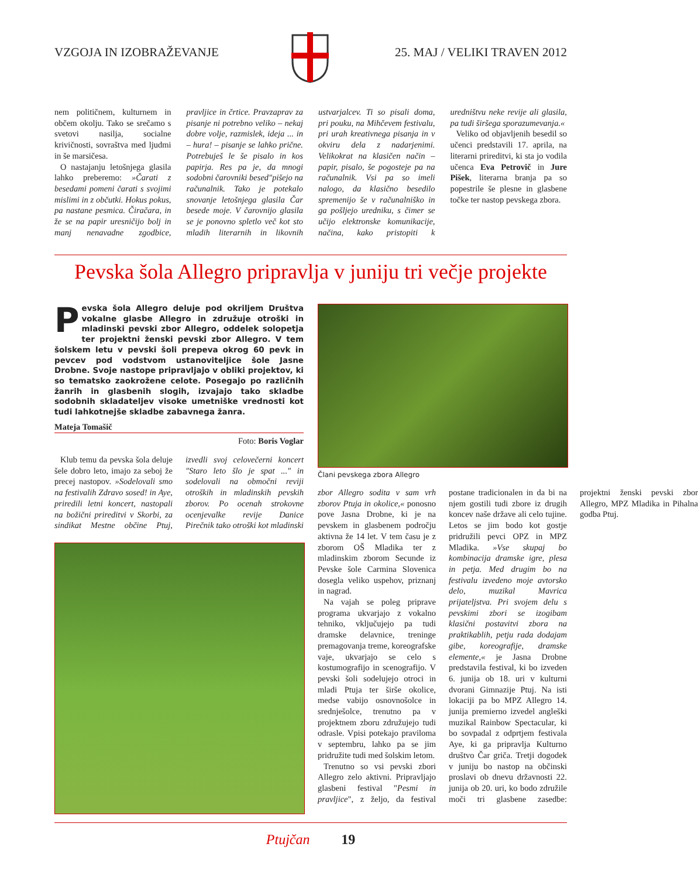VZGOJA IN IZOBRAŽEVANJE 25. MAJ / VELIKI TRAVEN 2012
nem političnem, kulturnem in občem okolju. Tako se srečamo s svetovi nasilja, socialne krivičnosti, sovraštva med ljudmi in še marsičesa.
O nastajanju letošnjega glasila lahko preberemo: »Čarati z besedami pomeni čarati s svojimi mislimi in z občutki. Hokus pokus, pa nastane pesmica. Čiračara, in že se na papir uresničijo bolj in manj nenavadne zgodbice, pravljice in črtice. Pravzaprav za pisanje ni potrebno veliko – nekaj dobre volje, razmislek, ideja ... in – hura! – pisanje se lahko prične. Potrebuješ le še pisalo in kos papirja. Res pa je, da mnogi sodobni čarovniki besed"pišejo na računalnik. Tako je potekalo snovanje letošnjega glasila Čar besede moje. V čarovnijo glasila se je ponovno spletlo več kot sto mladih literarnih in likovnih ustvarjalcev. Ti so pisali doma, pri pouku, na Mihčevem festivalu, pri urah kreativnega pisanja in v okviru dela z nadarjenimi. Velikokrat na klasičen način – papir, pisalo, še pogosteje pa na računalnik. Vsi pa so imeli nalogo, da klasično besedilo spremenijo še v računalniško in ga pošljejo uredniku, s čimer se učijo elektronske komunikacije, načina, kako pristopiti k uredništvu neke revije ali glasila, pa tudi širšega sporazumevanja.«
Veliko od objavljenih besedil so učenci predstavili 17. aprila, na literarni prireditvi, ki sta jo vodila učenca Eva Petrovič in Jure Pišek, literarna branja pa so popestrile še plesne in glasbene točke ter nastop pevskega zbora.
Pevska šola Allegro pripravlja v juniju tri večje projekte
Pevska šola Allegro deluje pod okriljem Društva vokalne glasbe Allegro in združuje otroški in mladinski pevski zbor Allegro, oddelek solopetja ter projektni ženski pevski zbor Allegro. V tem šolskem letu v pevski šoli prepeva okrog 60 pevk in pevcev pod vodstvom ustanoviteljice šole Jasne Drobne. Svoje nastope pripravljajo v obliki projektov, ki so tematsko zaokrožene celote. Posegajo po različnih žanrih in glasbenih slogih, izvajajo tako skladbe sodobnih skladateljev visoke umetniške vrednosti kot tudi lahkotnejše skladbe zabavnega žanra.
Mateja Tomašič
Foto: Boris Voglar
Klub temu da pevska šola deluje šele dobro leto, imajo za seboj že precej nastopov. »Sodelovali smo na festivalih Zdravo sosed! in Aye, priredili letni koncert, nastopali na božični prireditvi v Skorbi, za sindikat Mestne občine Ptuj, izvedli svoj celovečerni koncert "Staro leto šlo je spat ..." in sodelovali na območni reviji otroških in mladinskih pevskih zborov. Po ocenah strokovne ocenjevalke revije Danice Pirečnik tako otroški kot mladinski
Člani pevskega zbora Allegro
zbor Allegro sodita v sam vrh zborov Ptuja in okolice,« ponosno pove Jasna Drobne, ki je na pevskem in glasbenem področju aktivna že 14 let. V tem času je z zborom OŠ Mladika ter z mladinskim zborom Secunde iz Pevske šole Carmina Slovenica dosegla veliko uspehov, priznanj in nagrad.
Na vajah se poleg priprave programa ukvarjajo z vokalno tehniko, vključujejo pa tudi dramske delavnice, treninge premagovanja treme, koreografske vaje, ukvarjajo se celo s kostumografijo in scenografijo. V pevski šoli sodelujejo otroci in mladi Ptuja ter širše okolice, medse vabijo osnovnošolce in srednješolce, trenutno pa v projektnem zboru združujejo tudi odrasle. Vpisi potekajo praviloma v septembru, lahko pa se jim pridružite tudi med šolskim letom.
Trenutno so vsi pevski zbori Allegro zelo aktivni. Pripravljajo glasbeni festival "Pesmi in pravljice", z željo, da festival postane tradicionalen in da bi na njem gostili tudi zbore iz drugih koncev naše države ali celo tujine. Letos se jim bodo kot gostje pridružili pevci OPZ in MPZ Mladika. »Vse skupaj bo kombinacija dramske igre, plesa in petja. Med drugim bo na festivalu izvedeno moje avtorsko delo, muzikal Mavrica prijateljstva. Pri svojem delu s pevskimi zbori se izogibam klasični postavitvi zbora na praktikablih, petju rada dodajam gibe, koreografije, dramske elemente,« je Jasna Drobne predstavila festival, ki bo izveden 6. junija ob 18. uri v kulturni dvorani Gimnazije Ptuj. Na isti lokaciji pa bo MPZ Allegro 14. junija premierno izvedel angleški muzikal Rainbow Spectacular, ki bo sovpadal z odprtjem festivala Aye, ki ga pripravlja Kulturno društvo Čar griča. Tretji dogodek v juniju bo nastop na občinski proslavi ob dnevu državnosti 22. junija ob 20. uri, ko bodo združile moči tri glasbene zasedbe: projektni ženski pevski zbor Allegro, MPZ Mladika in Pihalna godba Ptuj.
Ptujčan 19